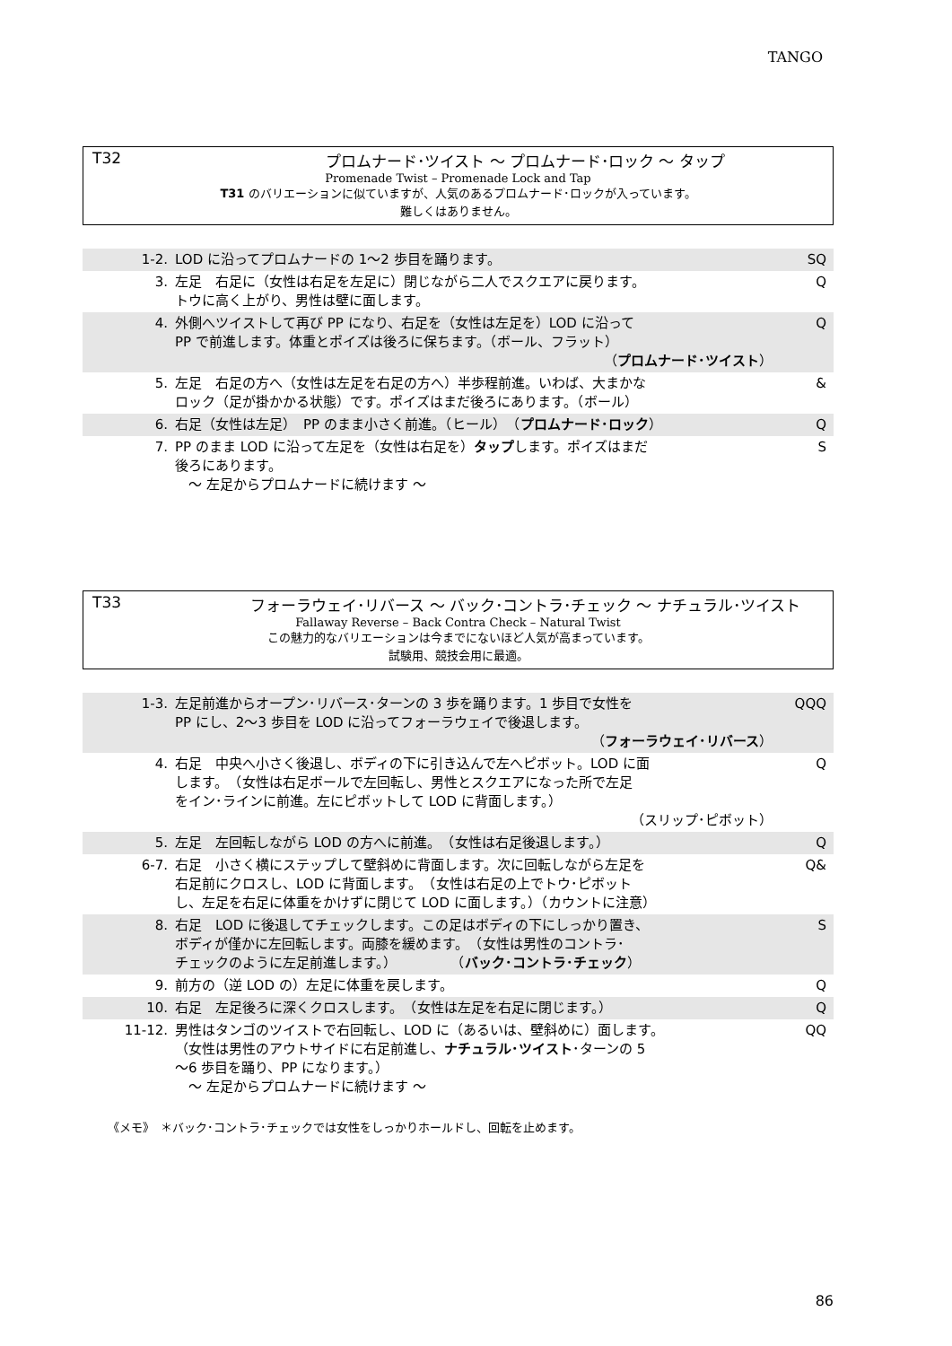TANGO
T32 プロムナード･ツイスト ～ プロムナード･ロック ～ タップ
Promenade Twist – Promenade Lock and Tap
T31 のバリエーションに似ていますが、人気のあるプロムナード･ロックが入っています。
難しくはありません。
| 1-2. | LOD に沿ってプロムナードの 1～2 歩目を踊ります。 | SQ |
| 3. | 左足 右足に（女性は右足を左足に）閉じながら二人でスクエアに戻ります。 トウに高く上がり、男性は壁に面します。 | Q |
| 4. | 外側へツイストして再び PP になり、右足を（女性は左足を）LOD に沿って PP で前進します。体重とポイズは後ろに保ちます。（ボール、フラット） （ プロムナード･ツイスト ） | Q |
| 5. | 左足 右足の方へ（女性は左足を右足の方へ）半歩程前進。いわば、大まかな ロック（足が掛かかる状態）です。ポイズはまだ後ろにあります。（ボール） | & |
| 6. | 右足（女性は左足） PP のまま小さく前進。（ヒール） （ プロムナード･ロック ） | Q |
| 7. | PP のまま LOD に沿って左足を（女性は右足を） タップ します。ポイズはまだ 後ろにあります。 ～ 左足からプロムナードに続けます ～ | S |
T33 フォーラウェイ･リバース ～ バック･コントラ･チェック ～ ナチュラル･ツイスト
Fallaway Reverse – Back Contra Check – Natural Twist
この魅力的なバリエーションは今までにないほど人気が高まっています。
試験用、競技会用に最適。
| 1-3. | 左足前進からオープン･リバース･ターンの 3 歩を踊ります。1 歩目で女性を PP にし、2～3 歩目を LOD に沿ってフォーラウェイで後退します。 （ フォーラウェイ･リバース ） | QQQ |
| 4. | 右足 中央へ小さく後退し、ボディの下に引き込んで左へピボット。LOD に面 します。 （女性は右足ボールで左回転し、男性とスクエアになった所で左足 をイン･ラインに前進。左にピボットして LOD に背面します。） （スリップ･ピボット） | Q |
| 5. | 左足 左回転しながら LOD の方へに前進。 （女性は右足後退します。） | Q |
| 6-7. | 右足 小さく横にステップして壁斜めに背面します。次に回転しながら左足を 右足前にクロスし、LOD に背面します。 （女性は右足の上でトウ･ピボット し、左足を右足に体重をかけずに閉じて LOD に面します。）（カウントに注意） | Q& |
| 8. | 右足 LOD に後退してチェックします。この足はボディの下にしっかり置き、 ボディが僅かに左回転します。両膝を緩めます。 （女性は男性のコントラ･ チェックのように左足前進します。） （ バック･コントラ･チェック ） | S |
| 9. | 前方の（逆 LOD の）左足に体重を戻します。 | Q |
| 10. | 右足 左足後ろに深くクロスします。 （女性は左足を右足に閉じます。） | Q |
| 11-12. | 男性はタンゴのツイストで右回転し、LOD に（あるいは、壁斜めに）面します。 （女性は男性のアウトサイドに右足前進し、 ナチュラル･ツイスト ･ターンの 5 ～6 歩目を踊り、PP になります。） ～ 左足からプロムナードに続けます ～ | QQ |
《メモ》　＊バック･コントラ･チェックでは女性をしっかりホールドし、回転を止めます。
86